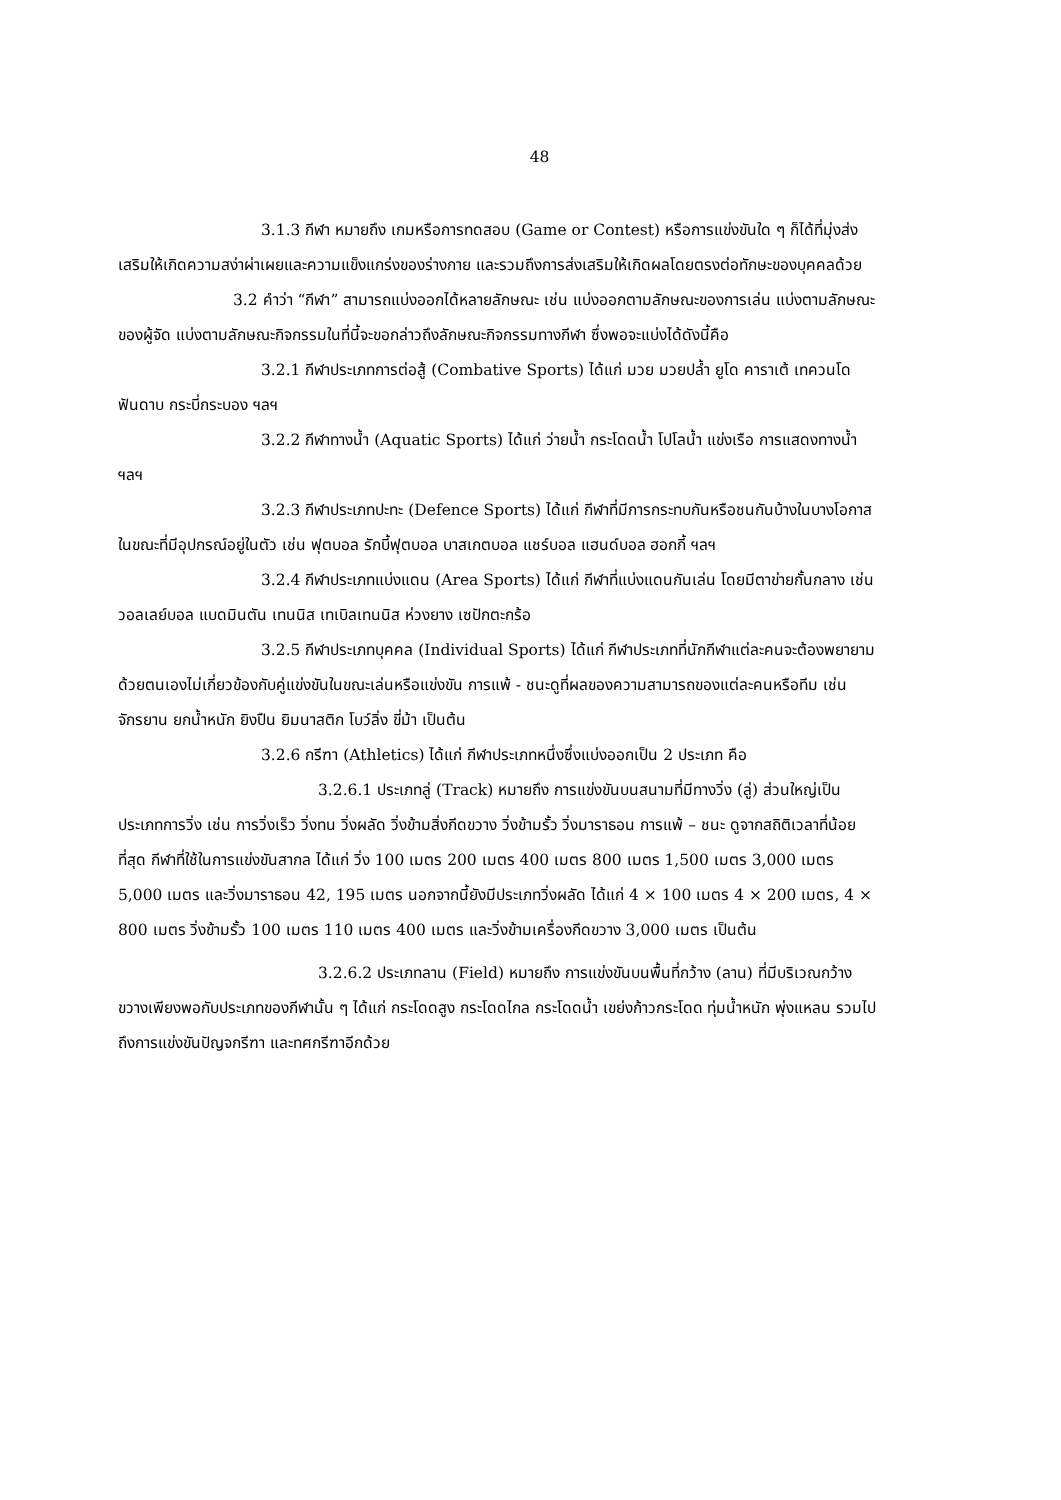48
3.1.3 กีฬา หมายถึง เกมหรือการทดสอบ (Game or Contest) หรือการแข่งขันใด ๆ ก็ได้ที่มุ่งส่งเสริมให้เกิดความสง่าผ่าเผยและความแข็งแกร่งของร่างกาย และรวมถึงการส่งเสริมให้เกิดผลโดยตรงต่อทักษะของบุคคลด้วย
3.2 คำว่า “กีฬา” สามารถแบ่งออกได้หลายลักษณะ เช่น แบ่งออกตามลักษณะของการเล่น แบ่งตามลักษณะของผู้จัด แบ่งตามลักษณะกิจกรรมในที่นี้จะขอกล่าวถึงลักษณะกิจกรรมทางกีฬา ซึ่งพอจะแบ่งได้ดังนี้คือ
3.2.1 กีฬาประเภทการต่อสู้ (Combative Sports) ได้แก่ มวย มวยปล้ำ ยูโด คาราเต้ เทควนโด ฟันดาบ กระบี่กระบอง ฯลฯ
3.2.2 กีฬาทางน้ำ (Aquatic Sports) ได้แก่ ว่ายน้ำ กระโดดน้ำ โปโลน้ำ แข่งเรือ การแสดงทางน้ำ ฯลฯ
3.2.3 กีฬาประเภทปะทะ (Defence Sports) ได้แก่ กีฬาที่มีการกระทบกันหรือชนกันบ้างในบางโอกาสในขณะที่มีอุปกรณ์อยู่ในตัว เช่น ฟุตบอล รักบี้ฟุตบอล บาสเกตบอล แชร์บอล แฮนด์บอล ฮอกกี้ ฯลฯ
3.2.4 กีฬาประเภทแบ่งแดน (Area Sports) ได้แก่ กีฬาที่แบ่งแดนกันเล่น โดยมีตาข่ายกั้นกลาง เช่น วอลเลย์บอล แบดมินตัน เทนนิส เทเบิลเทนนิส ห่วงยาง เซปักตะกร้อ
3.2.5 กีฬาประเภทบุคคล (Individual Sports) ได้แก่ กีฬาประเภทที่นักกีฬาแต่ละคนจะต้องพยายามด้วยตนเองไม่เกี่ยวข้องกับคู่แข่งขันในขณะเล่นหรือแข่งขัน การแพ้ - ชนะดูที่ผลของความสามารถของแต่ละคนหรือทีม เช่น จักรยาน ยกน้ำหนัก ยิงปืน ยิมนาสติก โบว์ลิ่ง ขี่ม้า เป็นต้น
3.2.6 กรีฑา (Athletics) ได้แก่ กีฬาประเภทหนึ่งซึ่งแบ่งออกเป็น 2 ประเภท คือ
3.2.6.1 ประเภทลู่ (Track) หมายถึง การแข่งขันบนสนามที่มีทางวิ่ง (ลู่) ส่วนใหญ่เป็นประเภทการวิ่ง เช่น การวิ่งเร็ว วิ่งทน วิ่งผลัด วิ่งข้ามสิ่งกีดขวาง วิ่งข้ามรั้ว วิ่งมาราธอน การแพ้ – ชนะ ดูจากสถิติเวลาที่น้อยที่สุด กีฬาที่ใช้ในการแข่งขันสากล ได้แก่ วิ่ง 100 เมตร 200 เมตร 400 เมตร 800 เมตร 1,500 เมตร 3,000 เมตร 5,000 เมตร และวิ่งมาราธอน 42, 195 เมตร นอกจากนี้ยังมีประเภทวิ่งผลัด ได้แก่ 4 × 100 เมตร 4 × 200 เมตร, 4 × 800 เมตร วิ่งข้ามรั้ว 100 เมตร 110 เมตร 400 เมตร และวิ่งข้ามเครื่องกีดขวาง 3,000 เมตร เป็นต้น
3.2.6.2 ประเภทลาน (Field) หมายถึง การแข่งขันบนพื้นที่กว้าง (ลาน) ที่มีบริเวณกว้างขวางเพียงพอกับประเภทของกีฬานั้น ๆ ได้แก่ กระโดดสูง กระโดดไกล กระโดดน้ำ เขย่งก้าวกระโดด ทุ่มน้ำหนัก พุ่งแหลน รวมไปถึงการแข่งขันปัญจกรีฑา และทศกรีฑาอีกด้วย